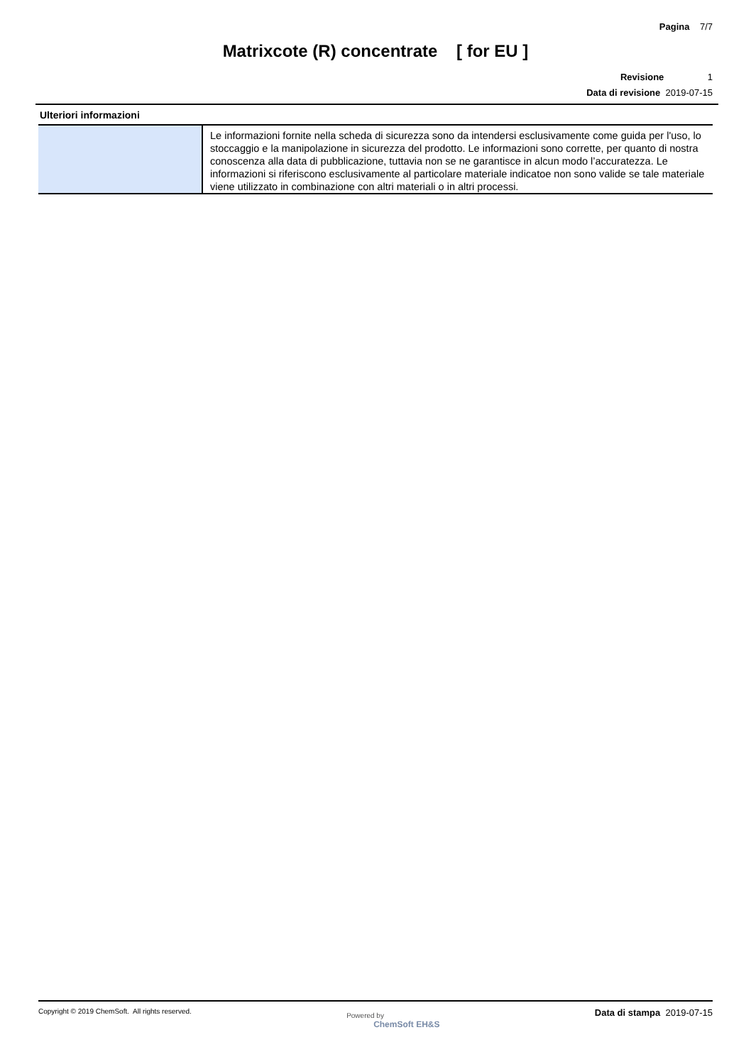Pagina 7/7
Matrixcote (R) concentrate [ for EU ]
Revisione 1
Data di revisione 2019-07-15
Ulteriori informazioni
| | Le informazioni fornite nella scheda di sicurezza sono da intendersi esclusivamente come guida per l'uso, lo stoccaggio e la manipolazione in sicurezza del prodotto. Le informazioni sono corrette, per quanto di nostra conoscenza alla data di pubblicazione, tuttavia non se ne garantisce in alcun modo l’accuratezza. Le informazioni si riferiscono esclusivamente al particolare materiale indicatoe non sono valide se tale materiale viene utilizzato in combinazione con altri materiali o in altri processi. |
Copyright © 2019 ChemSoft. All rights reserved.
Powered by
ChemSoft EH&S
Data di stampa 2019-07-15